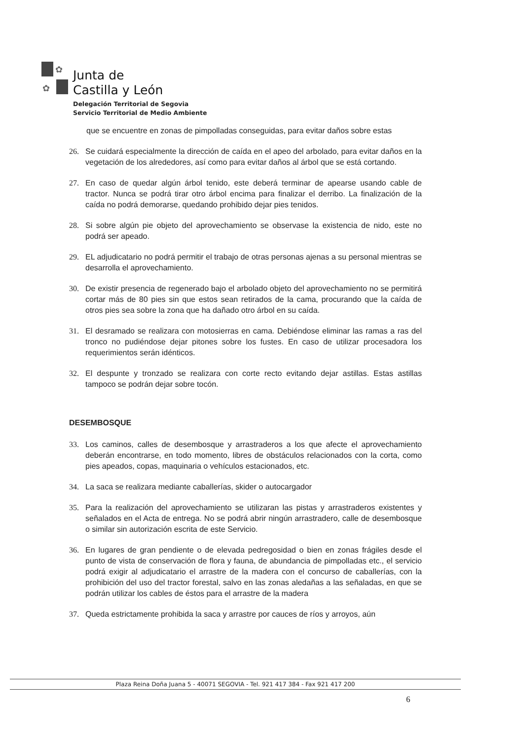✿
✿
Junta de
Castilla y León
Delegación Territorial de Segovia
Servicio Territorial de Medio Ambiente
que se encuentre en zonas de pimpolladas conseguidas, para evitar daños sobre estas
26. Se cuidará especialmente la dirección de caída en el apeo del arbolado, para evitar daños en la vegetación de los alrededores, así como para evitar daños al árbol que se está cortando.
27. En caso de quedar algún árbol tenido, este deberá terminar de apearse usando cable de tractor. Nunca se podrá tirar otro árbol encima para finalizar el derribo. La finalización de la caída no podrá demorarse, quedando prohibido dejar pies tenidos.
28. Si sobre algún pie objeto del aprovechamiento se observase la existencia de nido, este no podrá ser apeado.
29. EL adjudicatario no podrá permitir el trabajo de otras personas ajenas a su personal mientras se desarrolla el aprovechamiento.
30. De existir presencia de regenerado bajo el arbolado objeto del aprovechamiento no se permitirá cortar más de 80 pies sin que estos sean retirados de la cama, procurando que la caída de otros pies sea sobre la zona que ha dañado otro árbol en su caída.
31. El desramado se realizara con motosierras en cama. Debiéndose eliminar las ramas a ras del tronco no pudiéndose dejar pitones sobre los fustes. En caso de utilizar procesadora los requerimientos serán idénticos.
32. El despunte y tronzado se realizara con corte recto evitando dejar astillas. Estas astillas tampoco se podrán dejar sobre tocón.
DESEMBOSQUE
33. Los caminos, calles de desembosque y arrastraderos a los que afecte el aprovechamiento deberán encontrarse, en todo momento, libres de obstáculos relacionados con la corta, como pies apeados, copas, maquinaria o vehículos estacionados, etc.
34. La saca se realizara mediante caballerías, skider o autocargador
35. Para la realización del aprovechamiento se utilizaran las pistas y arrastraderos existentes y señalados en el Acta de entrega. No se podrá abrir ningún arrastradero, calle de desembosque o similar sin autorización escrita de este Servicio.
36. En lugares de gran pendiente o de elevada pedregosidad o bien en zonas frágiles desde el punto de vista de conservación de flora y fauna, de abundancia de pimpolladas etc., el servicio podrá exigir al adjudicatario el arrastre de la madera con el concurso de caballerías, con la prohibición del uso del tractor forestal, salvo en las zonas aledañas a las señaladas, en que se podrán utilizar los cables de éstos para el arrastre de la madera
37. Queda estrictamente prohibida la saca y arrastre por cauces de ríos y arroyos, aún
Plaza Reina Doña Juana 5 - 40071 SEGOVIA - Tel. 921 417 384 - Fax 921 417 200
6